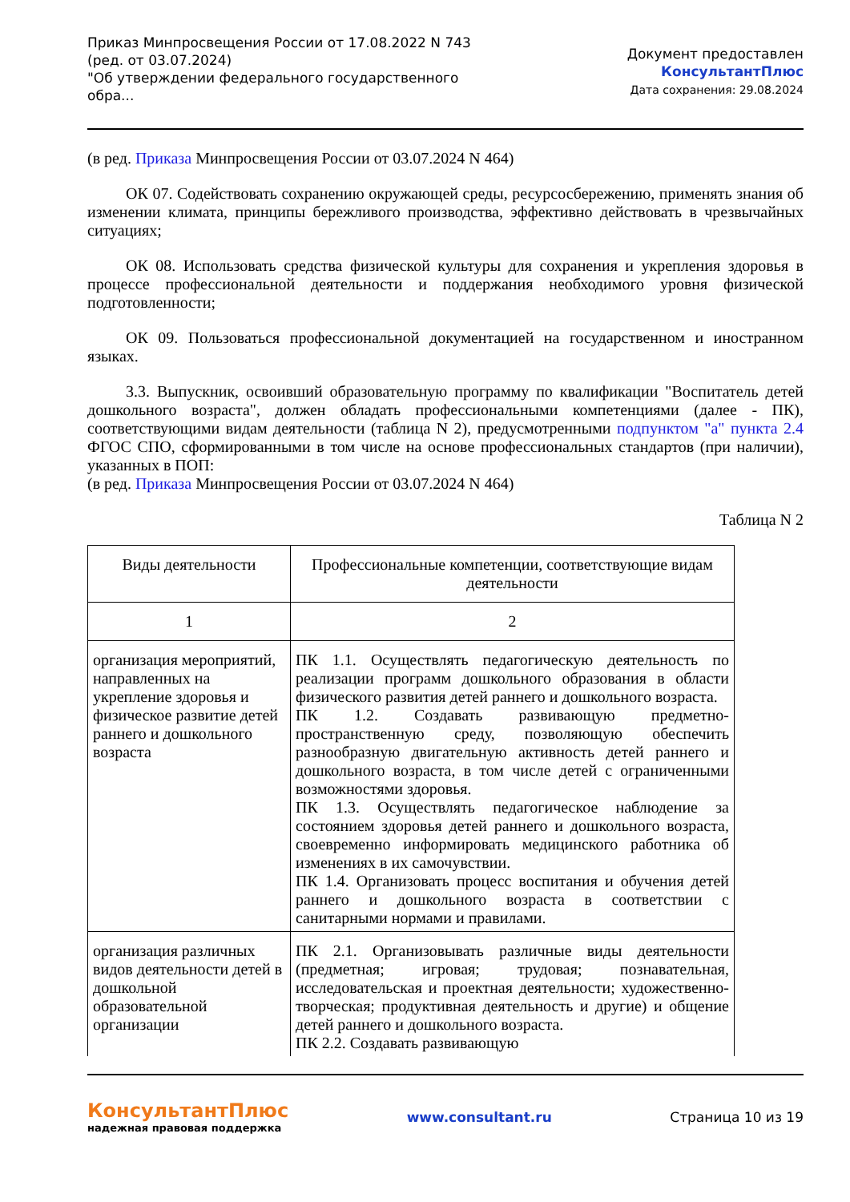Приказ Минпросвещения России от 17.08.2022 N 743
(ред. от 03.07.2024)
"Об утверждении федерального государственного обра...
Документ предоставлен КонсультантПлюс
Дата сохранения: 29.08.2024
(в ред. Приказа Минпросвещения России от 03.07.2024 N 464)
ОК 07. Содействовать сохранению окружающей среды, ресурсосбережению, применять знания об изменении климата, принципы бережливого производства, эффективно действовать в чрезвычайных ситуациях;
ОК 08. Использовать средства физической культуры для сохранения и укрепления здоровья в процессе профессиональной деятельности и поддержания необходимого уровня физической подготовленности;
ОК 09. Пользоваться профессиональной документацией на государственном и иностранном языках.
3.3. Выпускник, освоивший образовательную программу по квалификации "Воспитатель детей дошкольного возраста", должен обладать профессиональными компетенциями (далее - ПК), соответствующими видам деятельности (таблица N 2), предусмотренными подпунктом "а" пункта 2.4 ФГОС СПО, сформированными в том числе на основе профессиональных стандартов (при наличии), указанных в ПОП:
(в ред. Приказа Минпросвещения России от 03.07.2024 N 464)
Таблица N 2
| Виды деятельности | Профессиональные компетенции, соответствующие видам деятельности |
| 1 | 2 |
| организация мероприятий, направленных на укрепление здоровья и физическое развитие детей раннего и дошкольного возраста | ПК 1.1. Осуществлять педагогическую деятельность по реализации программ дошкольного образования в области физического развития детей раннего и дошкольного возраста. ПК 1.2. Создавать развивающую предметно-пространственную среду, позволяющую обеспечить разнообразную двигательную активность детей раннего и дошкольного возраста, в том числе детей с ограниченными возможностями здоровья. ПК 1.3. Осуществлять педагогическое наблюдение за состоянием здоровья детей раннего и дошкольного возраста, своевременно информировать медицинского работника об изменениях в их самочувствии. ПК 1.4. Организовать процесс воспитания и обучения детей раннего и дошкольного возраста в соответствии с санитарными нормами и правилами. |
| организация различных видов деятельности детей в дошкольной образовательной организации | ПК 2.1. Организовывать различные виды деятельности (предметная; игровая; трудовая; познавательная, исследовательская и проектная деятельности; художественно-творческая; продуктивная деятельность и другие) и общение детей раннего и дошкольного возраста. ПК 2.2. Создавать развивающую |
КонсультантПлюс
надежная правовая поддержка
www.consultant.ru Страница 10 из 19